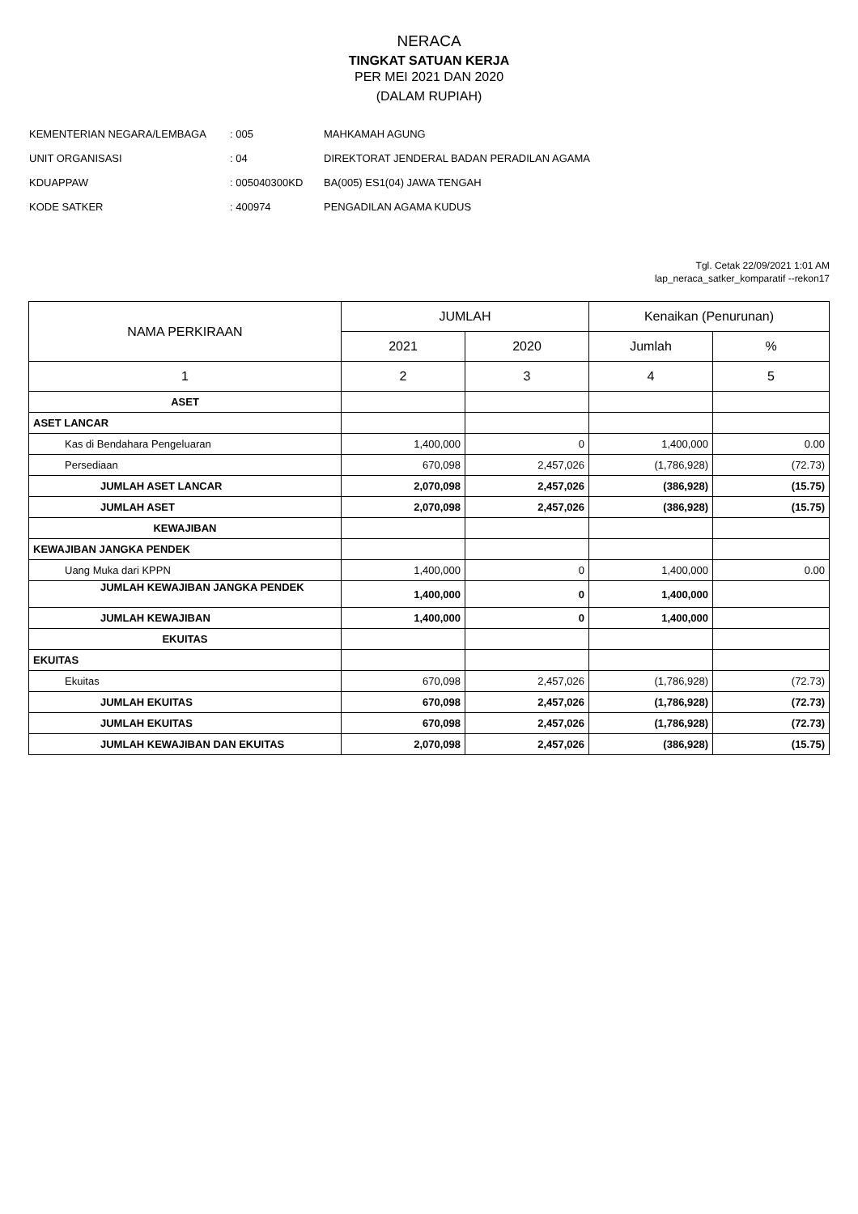NERACA
TINGKAT SATUAN KERJA
PER MEI 2021 DAN 2020
(DALAM RUPIAH)
| KEMENTERIAN NEGARA/LEMBAGA | : 005 | MAHKAMAH AGUNG |
| UNIT ORGANISASI | : 04 | DIREKTORAT JENDERAL BADAN PERADILAN AGAMA |
| KDUAPPAW | : 005040300KD | BA(005) ES1(04) JAWA TENGAH |
| KODE SATKER | : 400974 | PENGADILAN AGAMA KUDUS |
Tgl. Cetak 22/09/2021 1:01 AM
lap_neraca_satker_komparatif --rekon17
| NAMA PERKIRAAN | JUMLAH | | Kenaikan (Penurunan) | |
| --- | --- | --- | --- | --- |
| | 2021 | 2020 | Jumlah | % |
| 1 | 2 | 3 | 4 | 5 |
| ASET | | | | |
| ASET LANCAR | | | | |
| Kas di Bendahara Pengeluaran | 1,400,000 | 0 | 1,400,000 | 0.00 |
| Persediaan | 670,098 | 2,457,026 | (1,786,928) | (72.73) |
| JUMLAH ASET LANCAR | 2,070,098 | 2,457,026 | (386,928) | (15.75) |
| JUMLAH ASET | 2,070,098 | 2,457,026 | (386,928) | (15.75) |
| KEWAJIBAN | | | | |
| KEWAJIBAN JANGKA PENDEK | | | | |
| Uang Muka dari KPPN | 1,400,000 | 0 | 1,400,000 | 0.00 |
| JUMLAH KEWAJIBAN JANGKA PENDEK | 1,400,000 | 0 | 1,400,000 | |
| JUMLAH KEWAJIBAN | 1,400,000 | 0 | 1,400,000 | |
| EKUITAS | | | | |
| EKUITAS | | | | |
| Ekuitas | 670,098 | 2,457,026 | (1,786,928) | (72.73) |
| JUMLAH EKUITAS | 670,098 | 2,457,026 | (1,786,928) | (72.73) |
| JUMLAH EKUITAS | 670,098 | 2,457,026 | (1,786,928) | (72.73) |
| JUMLAH KEWAJIBAN DAN EKUITAS | 2,070,098 | 2,457,026 | (386,928) | (15.75) |